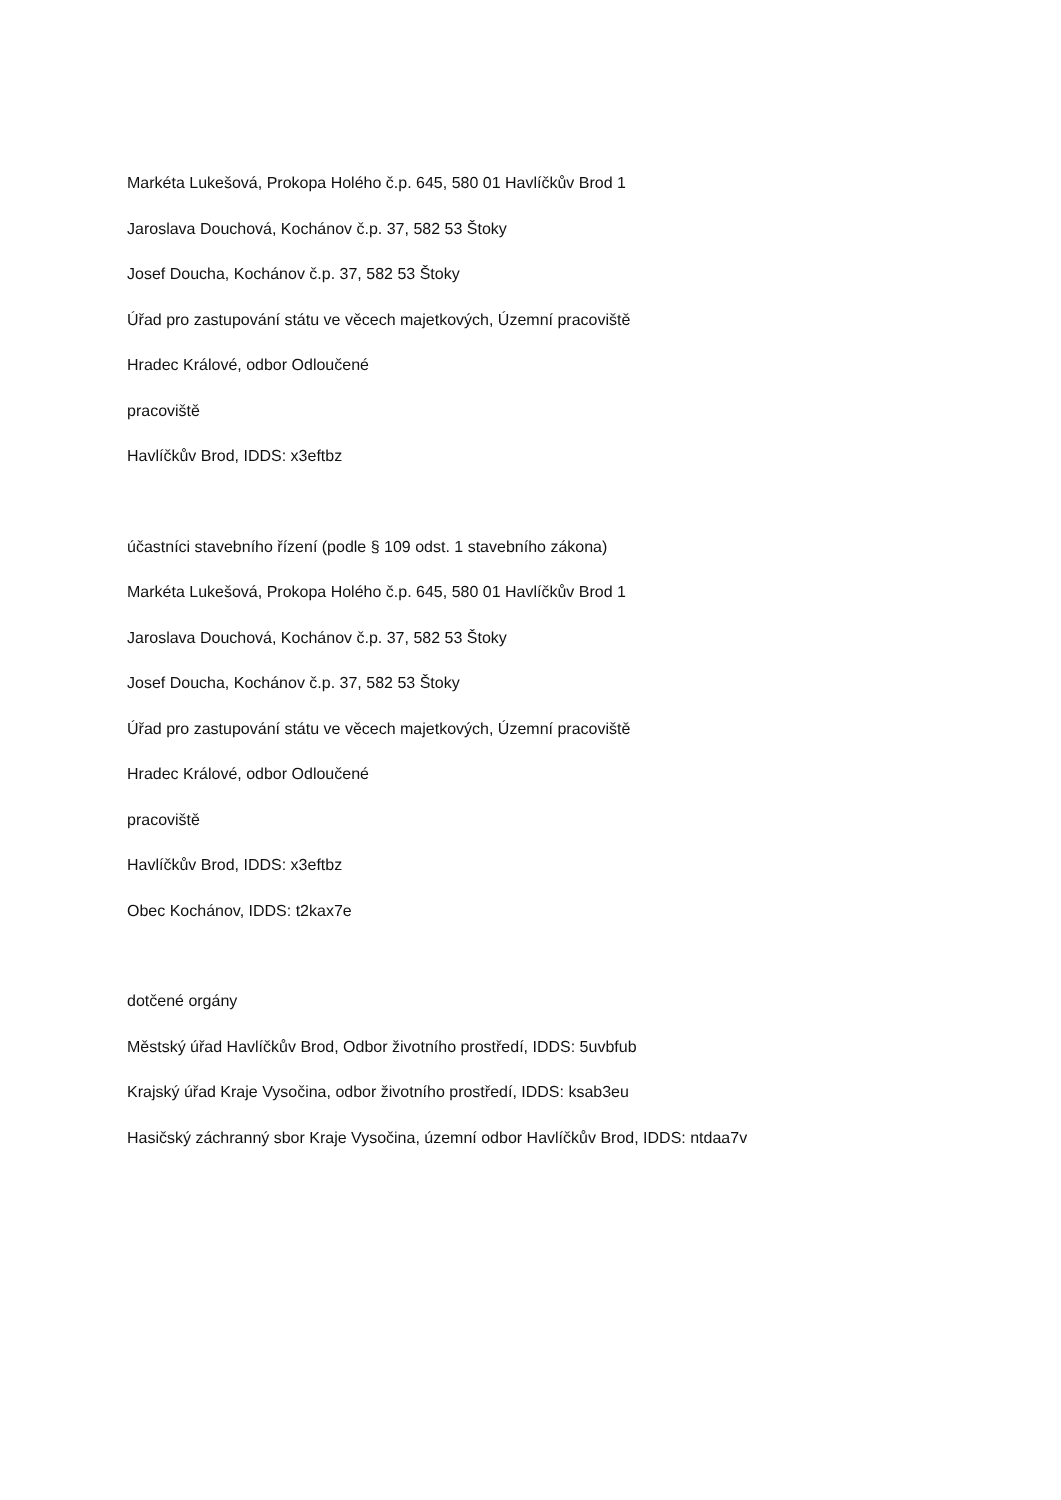Markéta Lukešová, Prokopa Holého č.p. 645, 580 01 Havlíčkův Brod 1
Jaroslava Douchová, Kochánov č.p. 37, 582 53 Štoky
Josef Doucha, Kochánov č.p. 37, 582 53 Štoky
Úřad pro zastupování státu ve věcech majetkových, Územní pracoviště
Hradec Králové, odbor Odloučené
pracoviště
Havlíčkův Brod, IDDS: x3eftbz
účastníci stavebního řízení (podle § 109 odst. 1 stavebního zákona)
Markéta Lukešová, Prokopa Holého č.p. 645, 580 01 Havlíčkův Brod 1
Jaroslava Douchová, Kochánov č.p. 37, 582 53 Štoky
Josef Doucha, Kochánov č.p. 37, 582 53 Štoky
Úřad pro zastupování státu ve věcech majetkových, Územní pracoviště
Hradec Králové, odbor Odloučené
pracoviště
Havlíčkův Brod, IDDS: x3eftbz
Obec Kochánov, IDDS: t2kax7e
dotčené orgány
Městský úřad Havlíčkův Brod, Odbor životního prostředí, IDDS: 5uvbfub
Krajský úřad Kraje Vysočina, odbor životního prostředí, IDDS: ksab3eu
Hasičský záchranný sbor Kraje Vysočina, územní odbor Havlíčkův Brod, IDDS: ntdaa7v